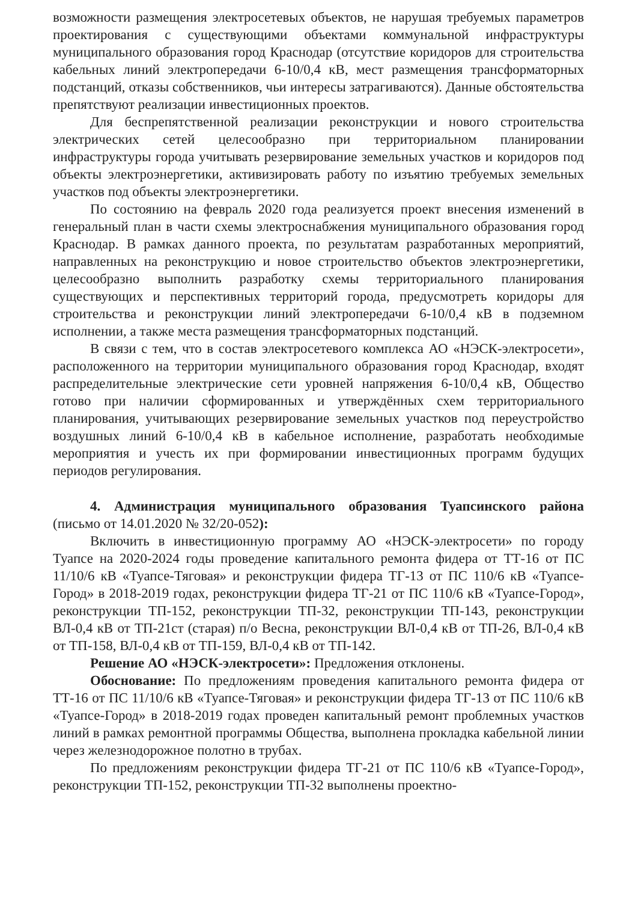возможности размещения электросетевых объектов, не нарушая требуемых параметров проектирования с существующими объектами коммунальной инфраструктуры муниципального образования город Краснодар (отсутствие коридоров для строительства кабельных линий электропередачи 6-10/0,4 кВ, мест размещения трансформаторных подстанций, отказы собственников, чьи интересы затрагиваются). Данные обстоятельства препятствуют реализации инвестиционных проектов.
Для беспрепятственной реализации реконструкции и нового строительства электрических сетей целесообразно при территориальном планировании инфраструктуры города учитывать резервирование земельных участков и коридоров под объекты электроэнергетики, активизировать работу по изъятию требуемых земельных участков под объекты электроэнергетики.
По состоянию на февраль 2020 года реализуется проект внесения изменений в генеральный план в части схемы электроснабжения муниципального образования город Краснодар. В рамках данного проекта, по результатам разработанных мероприятий, направленных на реконструкцию и новое строительство объектов электроэнергетики, целесообразно выполнить разработку схемы территориального планирования существующих и перспективных территорий города, предусмотреть коридоры для строительства и реконструкции линий электропередачи 6-10/0,4 кВ в подземном исполнении, а также места размещения трансформаторных подстанций.
В связи с тем, что в состав электросетевого комплекса АО «НЭСК-электросети», расположенного на территории муниципального образования город Краснодар, входят распределительные электрические сети уровней напряжения 6-10/0,4 кВ, Общество готово при наличии сформированных и утверждённых схем территориального планирования, учитывающих резервирование земельных участков под переустройство воздушных линий 6-10/0,4 кВ в кабельное исполнение, разработать необходимые мероприятия и учесть их при формировании инвестиционных программ будущих периодов регулирования.
4. Администрация муниципального образования Туапсинского района (письмо от 14.01.2020 № 32/20-052):
Включить в инвестиционную программу АО «НЭСК-электросети» по городу Туапсе на 2020-2024 годы проведение капитального ремонта фидера от ТТ-16 от ПС 11/10/6 кВ «Туапсе-Тяговая» и реконструкции фидера ТГ-13 от ПС 110/6 кВ «Туапсе-Город» в 2018-2019 годах, реконструкции фидера ТГ-21 от ПС 110/6 кВ «Туапсе-Город», реконструкции ТП-152, реконструкции ТП-32, реконструкции ТП-143, реконструкции ВЛ-0,4 кВ от ТП-21ст (старая) п/о Весна, реконструкции ВЛ-0,4 кВ от ТП-26, ВЛ-0,4 кВ от ТП-158, ВЛ-0,4 кВ от ТП-159, ВЛ-0,4 кВ от ТП-142.
Решение АО «НЭСК-электросети»: Предложения отклонены.
Обоснование: По предложениям проведения капитального ремонта фидера от ТТ-16 от ПС 11/10/6 кВ «Туапсе-Тяговая» и реконструкции фидера ТГ-13 от ПС 110/6 кВ «Туапсе-Город» в 2018-2019 годах проведен капитальный ремонт проблемных участков линий в рамках ремонтной программы Общества, выполнена прокладка кабельной линии через железнодорожное полотно в трубах.
По предложениям реконструкции фидера ТГ-21 от ПС 110/6 кВ «Туапсе-Город», реконструкции ТП-152, реконструкции ТП-32 выполнены проектно-